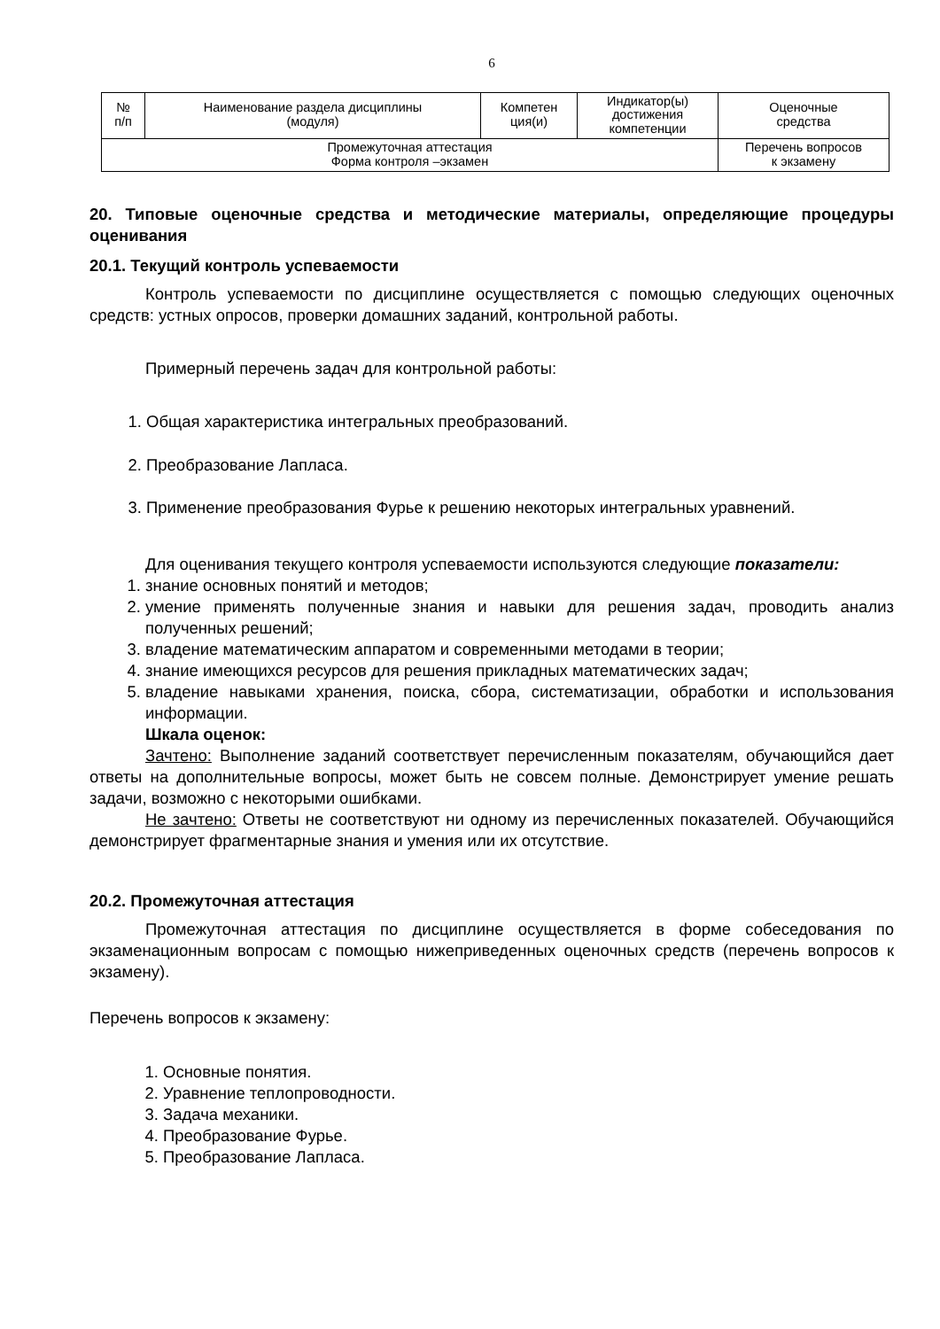6
| № п/п | Наименование раздела дисциплины (модуля) | Компетен ция(и) | Индикатор(ы) достижения компетенции | Оценочные средства |
| Промежуточная аттестация Форма контроля –экзамен | | | | Перечень вопросов к экзамену |
20. Типовые оценочные средства и методические материалы, определяющие процедуры оценивания
20.1. Текущий контроль успеваемости
Контроль успеваемости по дисциплине осуществляется с помощью следующих оценочных средств: устных опросов, проверки домашних заданий, контрольной работы.
Примерный перечень задач для контрольной работы:
1. Общая характеристика интегральных преобразований.
2. Преобразование Лапласа.
3. Применение преобразования Фурье к решению некоторых интегральных уравнений.
Для оценивания текущего контроля успеваемости используются следующие показатели:
1. знание основных понятий и методов;
2. умение применять полученные знания и навыки для решения задач, проводить анализ полученных решений;
3. владение математическим аппаратом и современными методами в теории;
4. знание имеющихся ресурсов для решения прикладных математических задач;
5. владение навыками хранения, поиска, сбора, систематизации, обработки и использования информации.
Шкала оценок:
Зачтено: Выполнение заданий соответствует перечисленным показателям, обучающийся дает ответы на дополнительные вопросы, может быть не совсем полные. Демонстрирует умение решать задачи, возможно с некоторыми ошибками.
Не зачтено: Ответы не соответствуют ни одному из перечисленных показателей. Обучающийся демонстрирует фрагментарные знания и умения или их отсутствие.
20.2. Промежуточная аттестация
Промежуточная аттестация по дисциплине осуществляется в форме собеседования по экзаменационным вопросам с помощью нижеприведенных оценочных средств (перечень вопросов к экзамену).
Перечень вопросов к экзамену:
1. Основные понятия.
2. Уравнение теплопроводности.
3. Задача механики.
4. Преобразование Фурье.
5. Преобразование Лапласа.